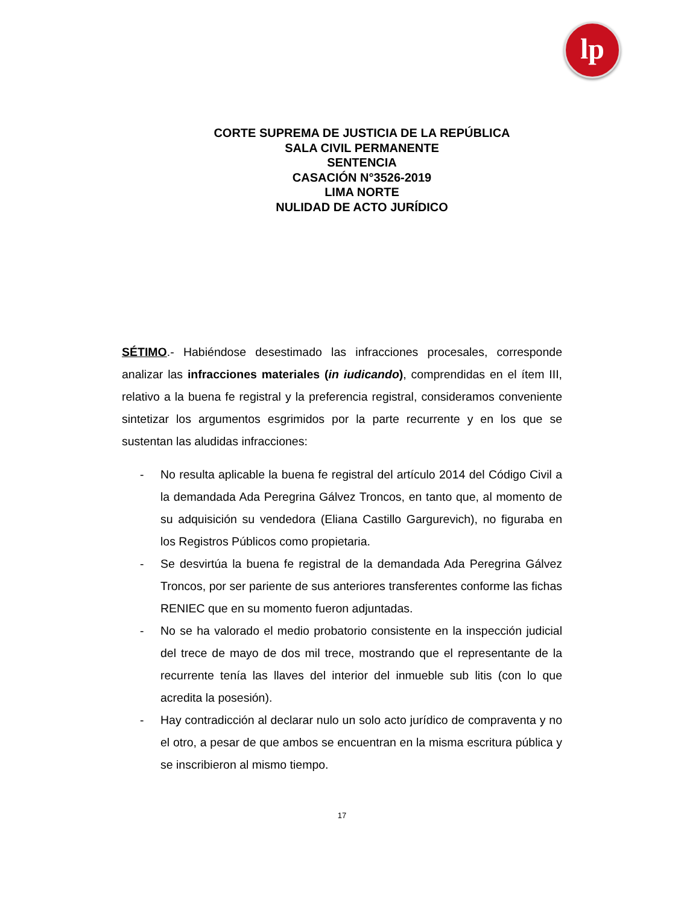lp
CORTE SUPREMA DE JUSTICIA DE LA REPÚBLICA
SALA CIVIL PERMANENTE
SENTENCIA
CASACIÓN N°3526-2019
LIMA NORTE
NULIDAD DE ACTO JURÍDICO
SÉTIMO.- Habiéndose desestimado las infracciones procesales, corresponde analizar las infracciones materiales (in iudicando), comprendidas en el ítem III, relativo a la buena fe registral y la preferencia registral, consideramos conveniente sintetizar los argumentos esgrimidos por la parte recurrente y en los que se sustentan las aludidas infracciones:
- No resulta aplicable la buena fe registral del artículo 2014 del Código Civil a la demandada Ada Peregrina Gálvez Troncos, en tanto que, al momento de su adquisición su vendedora (Eliana Castillo Gargurevich), no figuraba en los Registros Públicos como propietaria.
- Se desvirtúa la buena fe registral de la demandada Ada Peregrina Gálvez Troncos, por ser pariente de sus anteriores transferentes conforme las fichas RENIEC que en su momento fueron adjuntadas.
- No se ha valorado el medio probatorio consistente en la inspección judicial del trece de mayo de dos mil trece, mostrando que el representante de la recurrente tenía las llaves del interior del inmueble sub litis (con lo que acredita la posesión).
- Hay contradicción al declarar nulo un solo acto jurídico de compraventa y no el otro, a pesar de que ambos se encuentran en la misma escritura pública y se inscribieron al mismo tiempo.
17